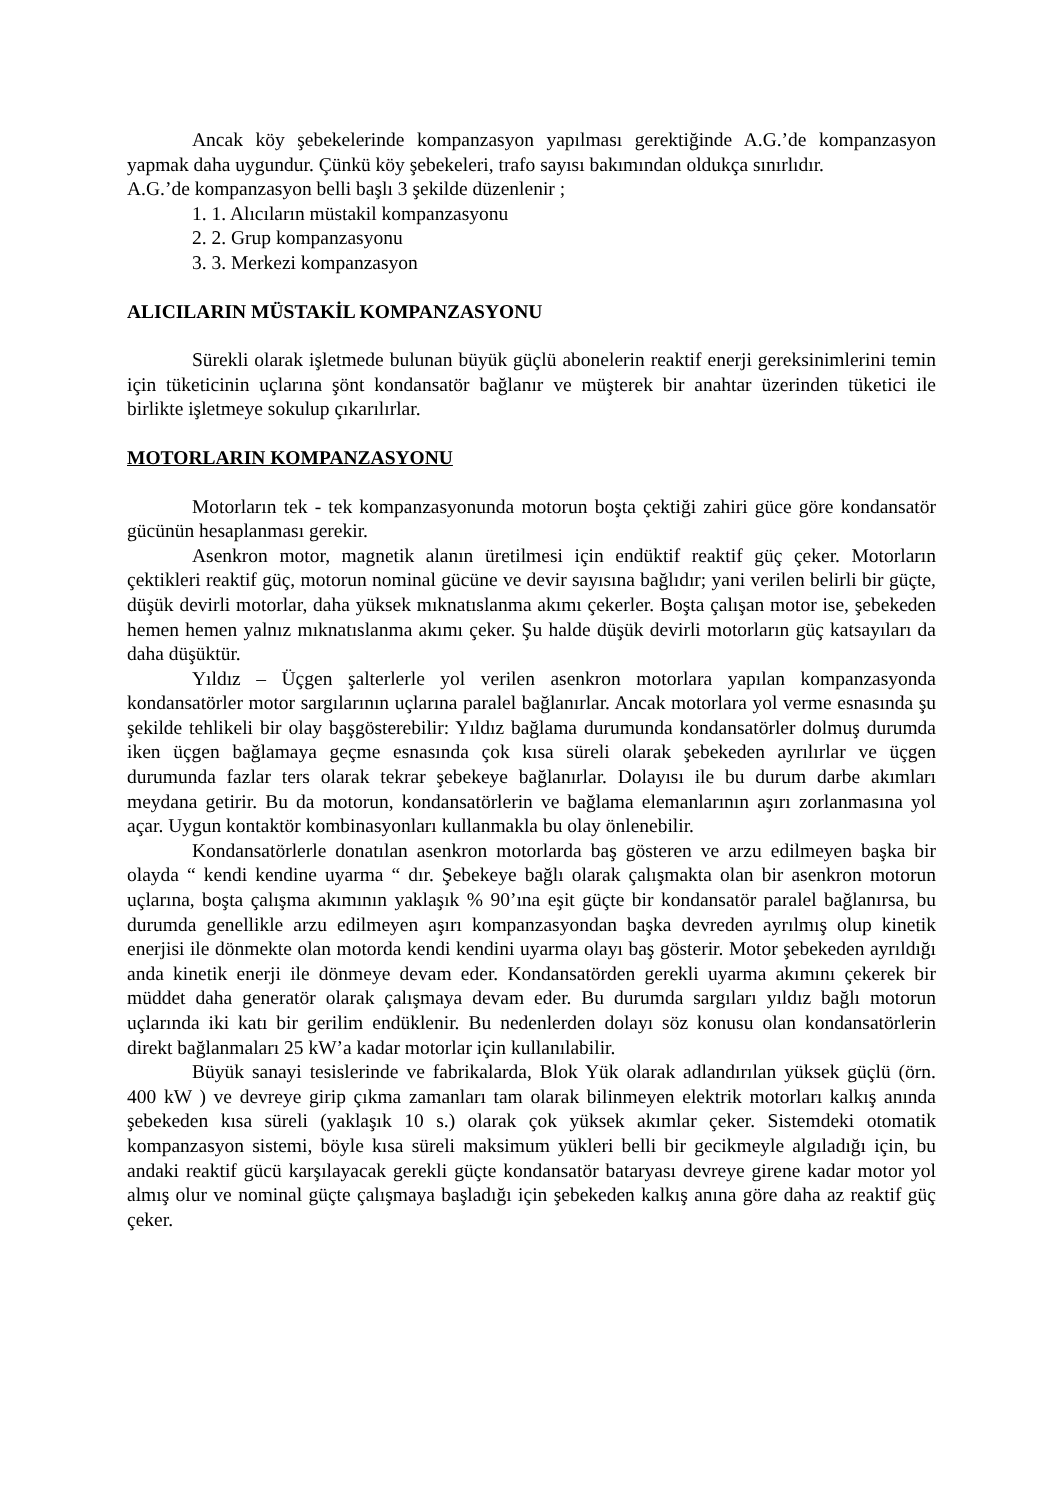Ancak köy şebekelerinde kompanzasyon yapılması gerektiğinde A.G.’de kompanzasyon yapmak daha uygundur. Çünkü köy şebekeleri, trafo sayısı bakımından oldukça sınırlıdır.
A.G.’de kompanzasyon belli başlı 3 şekilde düzenlenir ;
1. 1. Alıcıların müstakil kompanzasyonu
2. 2. Grup kompanzasyonu
3. 3. Merkezi kompanzasyon
ALICILARIN MÜSTAKİL KOMPANZASYONU
Sürekli olarak işletmede bulunan büyük güçlü abonelerin reaktif enerji gereksinimlerini temin için tüketicinin uçlarına şönt kondansatör bağlanır ve müşterek bir anahtar üzerinden tüketici ile birlikte işletmeye sokulup çıkarılırlar.
MOTORLARIN KOMPANZASYONU
Motorların tek - tek kompanzasyonunda motorun boşta çektiği zahiri güce göre kondansatör gücünün hesaplanması gerekir.
Asenkron motor, magnetik alanın üretilmesi için endüktif reaktif güç çeker. Motorların çektikleri reaktif güç, motorun nominal gücüne ve devir sayısına bağlıdır; yani verilen belirli bir güçte, düşük devirli motorlar, daha yüksek mıknatıslanma akımı çekerler. Boşta çalışan motor ise, şebekeden hemen hemen yalnız mıknatıslanma akımı çeker. Şu halde düşük devirli motorların güç katsayıları da daha düşüktür.
Yıldız – Üçgen şalterlerle yol verilen asenkron motorlara yapılan kompanzasyonda kondansatörler motor sargılarının uçlarına paralel bağlanırlar. Ancak motorlara yol verme esnasında şu şekilde tehlikeli bir olay başgösterebilir: Yıldız bağlama durumunda kondansatörler dolmuş durumda iken üçgen bağlamaya geçme esnasında çok kısa süreli olarak şebekeden ayrılırlar ve üçgen durumunda fazlar ters olarak tekrar şebekeye bağlanırlar. Dolayısı ile bu durum darbe akımları meydana getirir. Bu da motorun, kondansatörlerin ve bağlama elemanlarının aşırı zorlanmasına yol açar. Uygun kontaktör kombinasyonları kullanmakla bu olay önlenebilir.
Kondansatörlerle donatılan asenkron motorlarda baş gösteren ve arzu edilmeyen başka bir olayda “ kendi kendine uyarma “ dır. Şebekeye bağlı olarak çalışmakta olan bir asenkron motorun uçlarına, boşta çalışma akımının yaklaşık % 90’ına eşit güçte bir kondansatör paralel bağlanırsa, bu durumda genellikle arzu edilmeyen aşırı kompanzasyondan başka devreden ayrılmış olup kinetik enerjisi ile dönmekte olan motorda kendi kendini uyarma olayı baş gösterir. Motor şebekeden ayrıldığı anda kinetik enerji ile dönmeye devam eder. Kondansatörden gerekli uyarma akımını çekerek bir müddet daha generatör olarak çalışmaya devam eder. Bu durumda sargıları yıldız bağlı motorun uçlarında iki katı bir gerilim endüklenir. Bu nedenlerden dolayı söz konusu olan kondansatörlerin direkt bağlanmaları 25 kW’a kadar motorlar için kullanılabilir.
Büyük sanayi tesislerinde ve fabrikalarda, Blok Yük olarak adlandırılan yüksek güçlü (örn. 400 kW ) ve devreye girip çıkma zamanları tam olarak bilinmeyen elektrik motorları kalkış anında şebekeden kısa süreli (yaklaşık 10 s.) olarak çok yüksek akımlar çeker. Sistemdeki otomatik kompanzasyon sistemi, böyle kısa süreli maksimum yükleri belli bir gecikmeyle algıladığı için, bu andaki reaktif gücü karşılayacak gerekli güçte kondansatör bataryası devreye girene kadar motor yol almış olur ve nominal güçte çalışmaya başladığı için şebekeden kalkış anına göre daha az reaktif güç çeker.